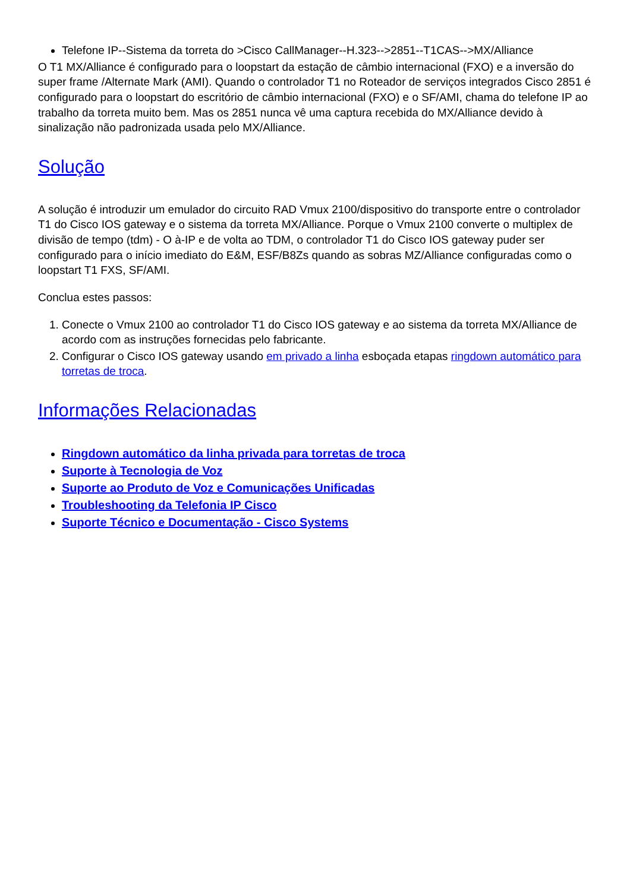Telefone IP--Sistema da torreta do >Cisco CallManager--H.323-->2851--T1CAS-->MX/Alliance
O T1 MX/Alliance é configurado para o loopstart da estação de câmbio internacional (FXO) e a inversão do super frame /Alternate Mark (AMI). Quando o controlador T1 no Roteador de serviços integrados Cisco 2851 é configurado para o loopstart do escritório de câmbio internacional (FXO) e o SF/AMI, chama do telefone IP ao trabalho da torreta muito bem. Mas os 2851 nunca vê uma captura recebida do MX/Alliance devido à sinalização não padronizada usada pelo MX/Alliance.
Solução
A solução é introduzir um emulador do circuito RAD Vmux 2100/dispositivo do transporte entre o controlador T1 do Cisco IOS gateway e o sistema da torreta MX/Alliance. Porque o Vmux 2100 converte o multiplex de divisão de tempo (tdm) - O à-IP e de volta ao TDM, o controlador T1 do Cisco IOS gateway puder ser configurado para o início imediato do E&M, ESF/B8Zs quando as sobras MZ/Alliance configuradas como o loopstart T1 FXS, SF/AMI.
Conclua estes passos:
1. Conecte o Vmux 2100 ao controlador T1 do Cisco IOS gateway e ao sistema da torreta MX/Alliance de acordo com as instruções fornecidas pelo fabricante.
2. Configurar o Cisco IOS gateway usando em privado a linha esboçada etapas ringdown automático para torretas de troca.
Informações Relacionadas
Ringdown automático da linha privada para torretas de troca
Suporte à Tecnologia de Voz
Suporte ao Produto de Voz e Comunicações Unificadas
Troubleshooting da Telefonia IP Cisco
Suporte Técnico e Documentação - Cisco Systems